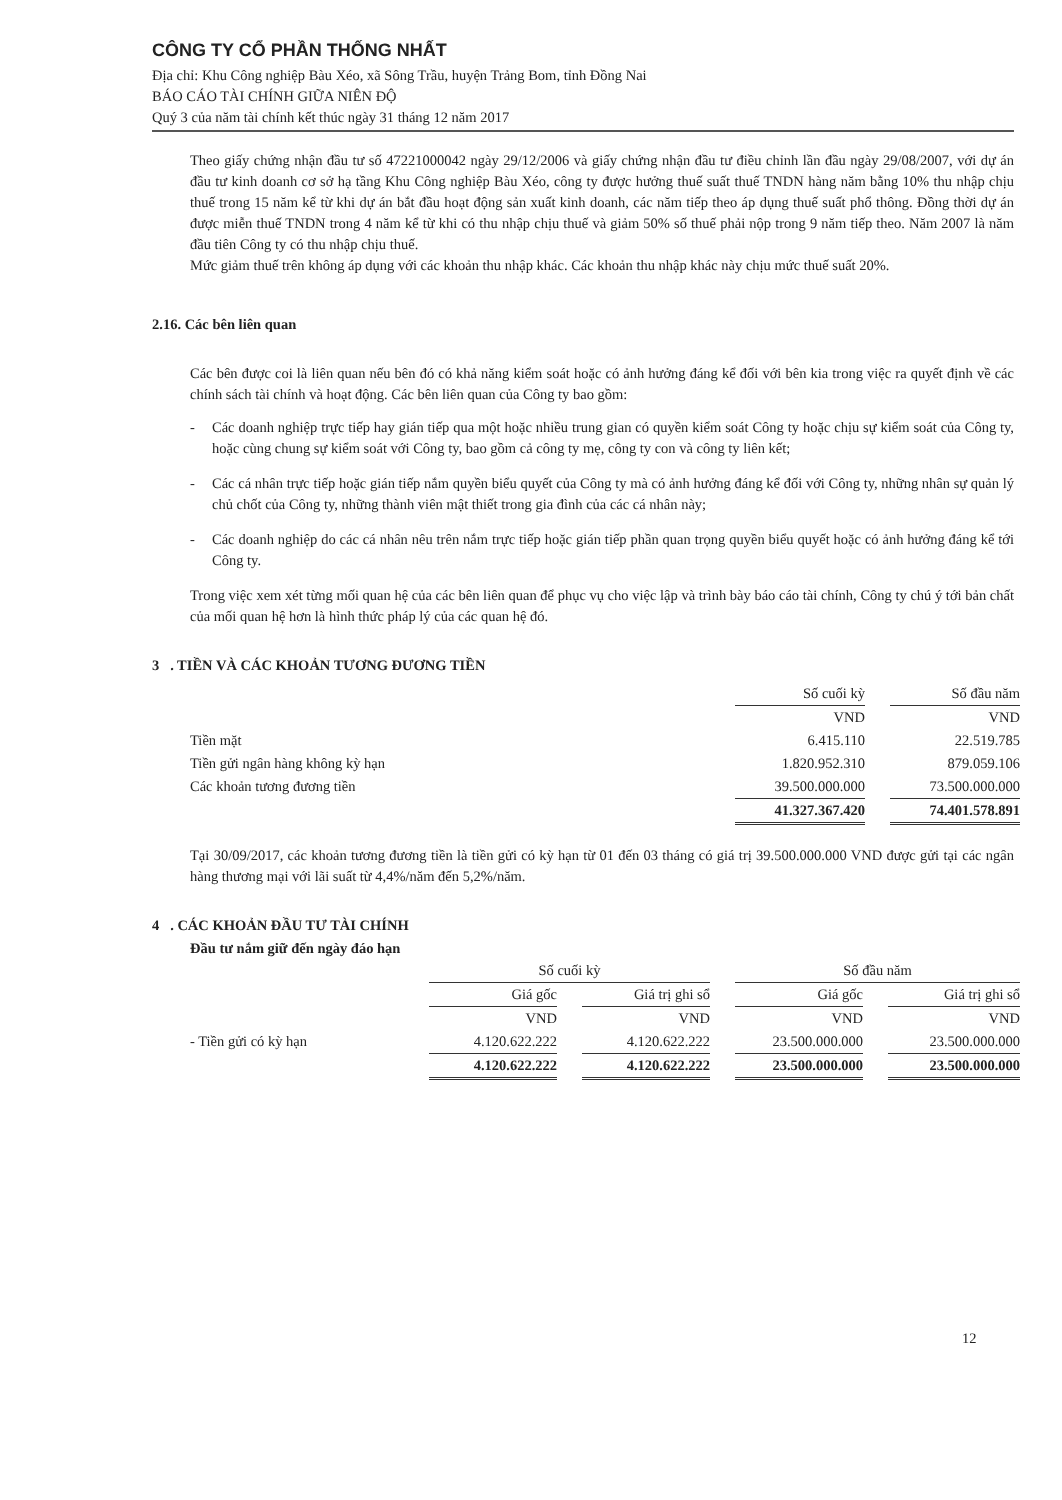CÔNG TY CỔ PHẦN THỐNG NHẤT
Địa chỉ: Khu Công nghiệp Bàu Xéo, xã Sông Trầu, huyện Trảng Bom, tỉnh Đồng Nai
BÁO CÁO TÀI CHÍNH GIỮA NIÊN ĐỘ
Quý 3 của năm tài chính kết thúc ngày 31 tháng 12 năm 2017
Theo giấy chứng nhận đầu tư số 47221000042 ngày 29/12/2006 và giấy chứng nhận đầu tư điều chỉnh lần đầu ngày 29/08/2007, với dự án đầu tư kinh doanh cơ sở hạ tầng Khu Công nghiệp Bàu Xéo, công ty được hưởng thuế suất thuế TNDN hàng năm bằng 10% thu nhập chịu thuế trong 15 năm kể từ khi dự án bắt đầu hoạt động sản xuất kinh doanh, các năm tiếp theo áp dụng thuế suất phổ thông. Đồng thời dự án được miễn thuế TNDN trong 4 năm kể từ khi có thu nhập chịu thuế và giảm 50% số thuế phải nộp trong 9 năm tiếp theo. Năm 2007 là năm đầu tiên Công ty có thu nhập chịu thuế.
Mức giảm thuế trên không áp dụng với các khoản thu nhập khác. Các khoản thu nhập khác này chịu mức thuế suất 20%.
2.16. Các bên liên quan
Các bên được coi là liên quan nếu bên đó có khả năng kiểm soát hoặc có ảnh hưởng đáng kể đối với bên kia trong việc ra quyết định về các chính sách tài chính và hoạt động. Các bên liên quan của Công ty bao gồm:
- Các doanh nghiệp trực tiếp hay gián tiếp qua một hoặc nhiều trung gian có quyền kiểm soát Công ty hoặc chịu sự kiểm soát của Công ty, hoặc cùng chung sự kiểm soát với Công ty, bao gồm cả công ty mẹ, công ty con và công ty liên kết;
- Các cá nhân trực tiếp hoặc gián tiếp nắm quyền biểu quyết của Công ty mà có ảnh hưởng đáng kể đối với Công ty, những nhân sự quản lý chủ chốt của Công ty, những thành viên mật thiết trong gia đình của các cá nhân này;
- Các doanh nghiệp do các cá nhân nêu trên nắm trực tiếp hoặc gián tiếp phần quan trọng quyền biểu quyết hoặc có ảnh hưởng đáng kể tới Công ty.
Trong việc xem xét từng mối quan hệ của các bên liên quan để phục vụ cho việc lập và trình bày báo cáo tài chính, Công ty chú ý tới bản chất của mối quan hệ hơn là hình thức pháp lý của các quan hệ đó.
3 . TIỀN VÀ CÁC KHOẢN TƯƠNG ĐƯƠNG TIỀN
| | Số cuối kỳ | | Số đầu năm |
| | VND | | VND |
| Tiền mặt | 6.415.110 | | 22.519.785 |
| Tiền gửi ngân hàng không kỳ hạn | 1.820.952.310 | | 879.059.106 |
| Các khoản tương đương tiền | 39.500.000.000 | | 73.500.000.000 |
| | 41.327.367.420 | | 74.401.578.891 |
Tại 30/09/2017, các khoản tương đương tiền là tiền gửi có kỳ hạn từ 01 đến 03 tháng có giá trị 39.500.000.000 VND được gửi tại các ngân hàng thương mại với lãi suất từ 4,4%/năm đến 5,2%/năm.
4 . CÁC KHOẢN ĐẦU TƯ TÀI CHÍNH
Đầu tư nắm giữ đến ngày đáo hạn
| | Số cuối kỳ | | | | Số đầu năm | | |
| | Giá gốc | | Giá trị ghi sổ | | Giá gốc | | Giá trị ghi sổ |
| | VND | | VND | | VND | | VND |
| - Tiền gửi có kỳ hạn | 4.120.622.222 | | 4.120.622.222 | | 23.500.000.000 | | 23.500.000.000 |
| | 4.120.622.222 | | 4.120.622.222 | | 23.500.000.000 | | 23.500.000.000 |
12